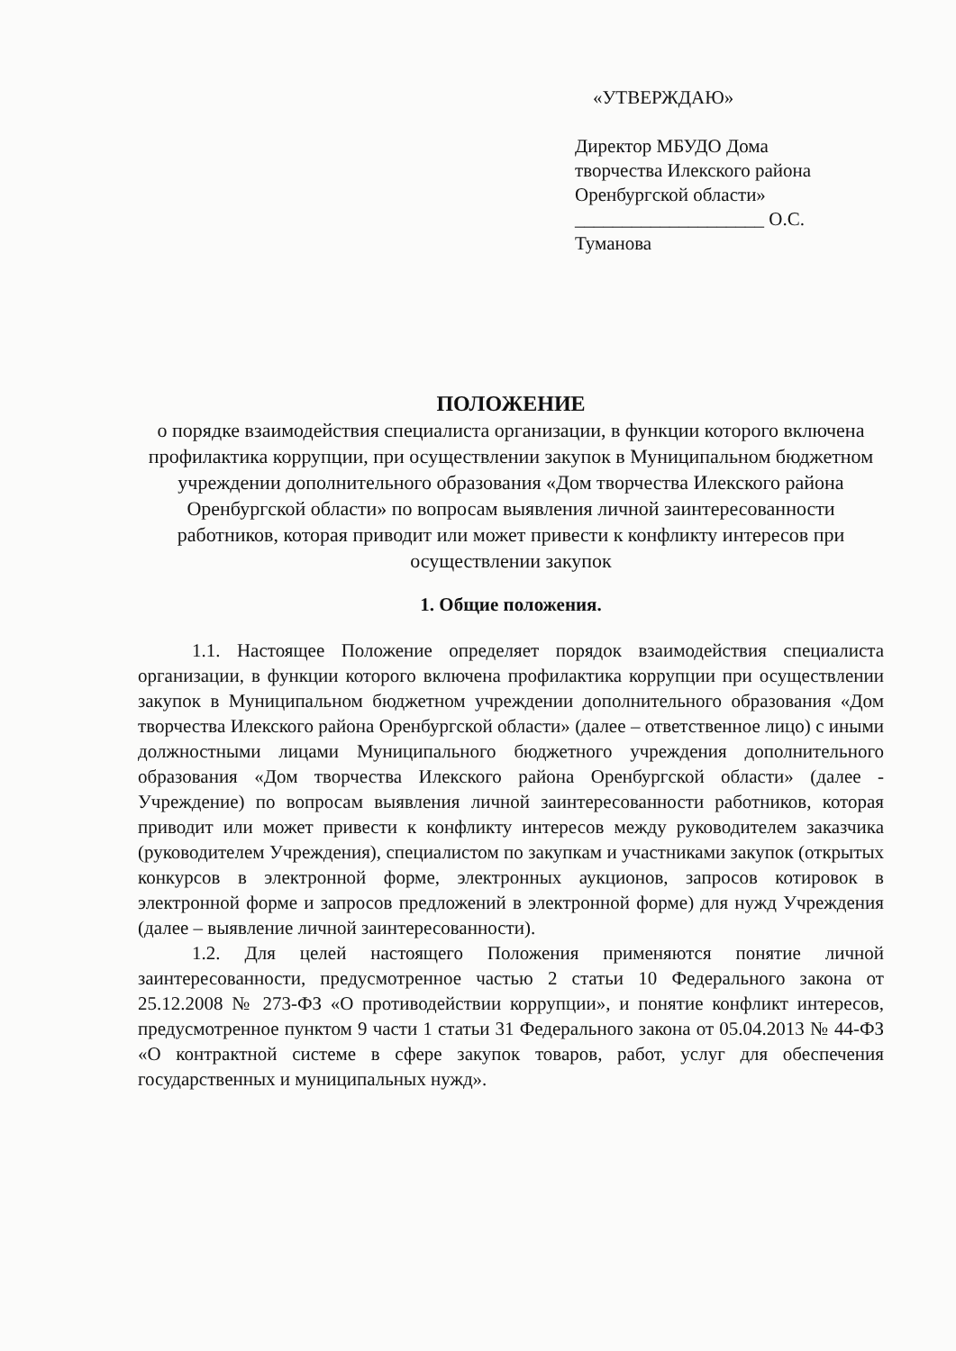«УТВЕРЖДАЮ»
Директор МБУДО Дома
творчества Илекского района
Оренбургской области»
____________________ О.С. Туманова
ПОЛОЖЕНИЕ
о порядке взаимодействия специалиста организации, в функции которого включена профилактика коррупции, при осуществлении закупок в Муниципальном бюджетном учреждении дополнительного образования «Дом творчества Илекского района Оренбургской области» по вопросам выявления личной заинтересованности работников, которая приводит или может привести к конфликту интересов при осуществлении закупок
1. Общие положения.
1.1. Настоящее Положение определяет порядок взаимодействия специалиста организации, в функции которого включена профилактика коррупции при осуществлении закупок в Муниципальном бюджетном учреждении дополнительного образования «Дом творчества Илекского района Оренбургской области» (далее – ответственное лицо) с иными должностными лицами Муниципального бюджетного учреждения дополнительного образования «Дом творчества Илекского района Оренбургской области» (далее - Учреждение) по вопросам выявления личной заинтересованности работников, которая приводит или может привести к конфликту интересов между руководителем заказчика (руководителем Учреждения), специалистом по закупкам и участниками закупок (открытых конкурсов в электронной форме, электронных аукционов, запросов котировок в электронной форме и запросов предложений в электронной форме) для нужд Учреждения (далее – выявление личной заинтересованности).
1.2. Для целей настоящего Положения применяются понятие личной заинтересованности, предусмотренное частью 2 статьи 10 Федерального закона от 25.12.2008 № 273-ФЗ «О противодействии коррупции», и понятие конфликт интересов, предусмотренное пунктом 9 части 1 статьи 31 Федерального закона от 05.04.2013 № 44-ФЗ «О контрактной системе в сфере закупок товаров, работ, услуг для обеспечения государственных и муниципальных нужд».